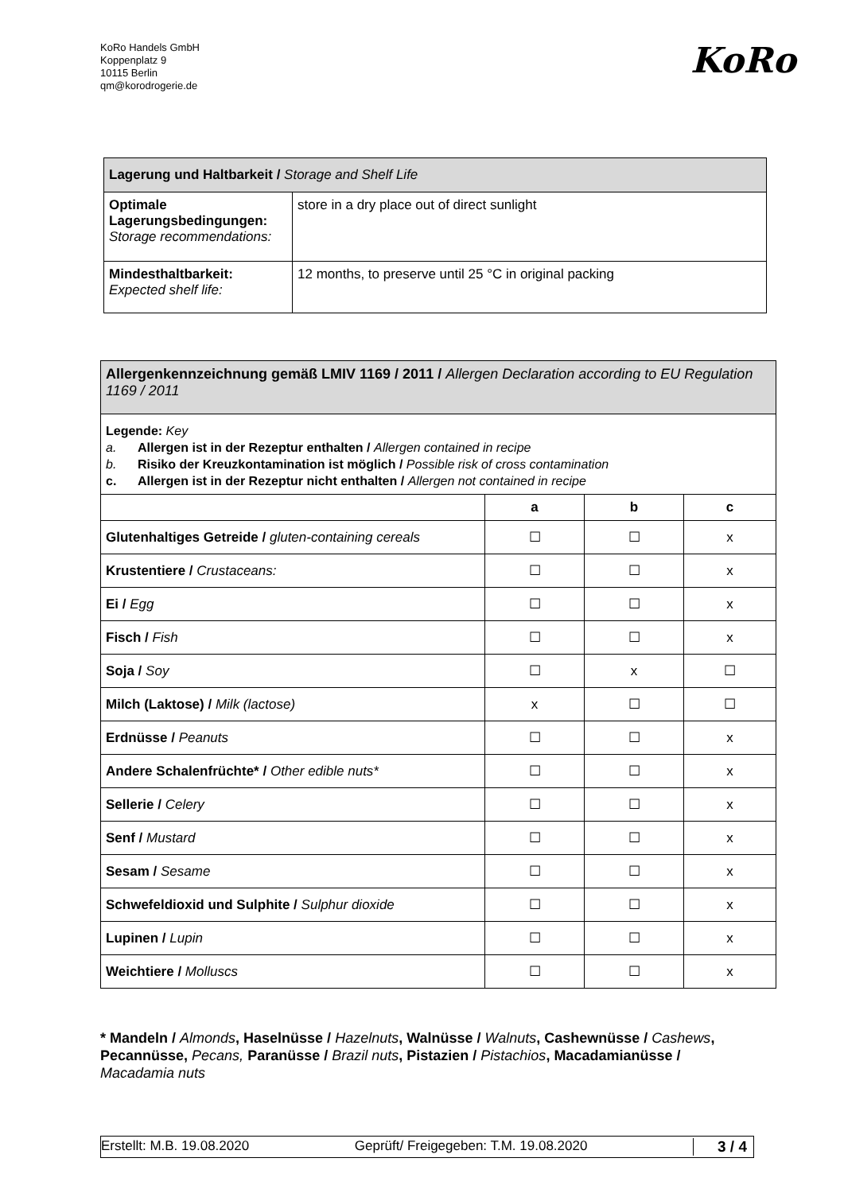KoRo Handels GmbH
Koppenplatz 9
10115 Berlin
qm@korodrogerie.de
KoRo
| Lagerung und Haltbarkeit / Storage and Shelf Life | |
| Optimale Lagerungsbedingungen: Storage recommendations: | store in a dry place out of direct sunlight |
| Mindesthaltbarkeit: Expected shelf life: | 12 months, to preserve until 25 °C in original packing |
| Allergenkennzeichnung gemäß LMIV 1169 / 2011 / Allergen Declaration according to EU Regulation 1169 / 2011 | | | |
| Legende: Key a. Allergen ist in der Rezeptur enthalten / Allergen contained in recipe b. Risiko der Kreuzkontamination ist möglich / Possible risk of cross contamination c. Allergen ist in der Rezeptur nicht enthalten / Allergen not contained in recipe | | | |
| | a | b | c |
| Glutenhaltiges Getreide / gluten-containing cereals | ☐ | ☐ | x |
| Krustentiere / Crustaceans: | ☐ | ☐ | x |
| Ei / Egg | ☐ | ☐ | x |
| Fisch / Fish | ☐ | ☐ | x |
| Soja / Soy | ☐ | x | ☐ |
| Milch (Laktose) / Milk (lactose) | x | ☐ | ☐ |
| Erdnüsse / Peanuts | ☐ | ☐ | x |
| Andere Schalenfrüchte* / Other edible nuts* | ☐ | ☐ | x |
| Sellerie / Celery | ☐ | ☐ | x |
| Senf / Mustard | ☐ | ☐ | x |
| Sesam / Sesame | ☐ | ☐ | x |
| Schwefeldioxid und Sulphite / Sulphur dioxide | ☐ | ☐ | x |
| Lupinen / Lupin | ☐ | ☐ | x |
| Weichtiere / Molluscs | ☐ | ☐ | x |
* Mandeln / Almonds, Haselnüsse / Hazelnuts, Walnüsse / Walnuts, Cashewnüsse / Cashews, Pecannüsse, Pecans, Paranüsse / Brazil nuts, Pistazien / Pistachios, Macadamianüsse / Macadamia nuts
Erstellt: M.B. 19.08.2020 Geprüft/ Freigegeben: T.M. 19.08.2020 3 / 4